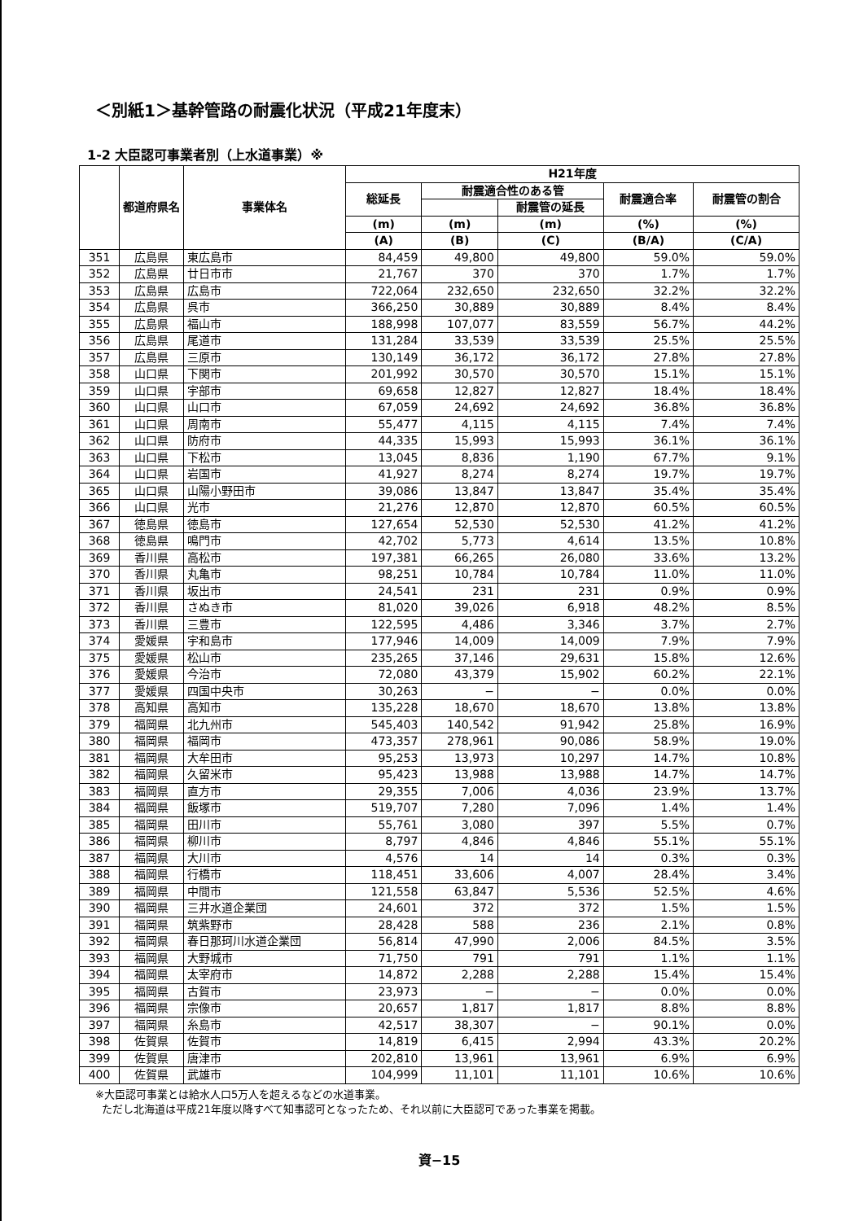＜別紙1＞基幹管路の耐震化状況（平成21年度末）
1-2 大臣認可事業者別（上水道事業）※
| | 都道府県名 | 事業体名 | H21年度 | | | | |
| --- | --- | --- | --- | --- | --- | --- | --- |
| | | | 総延長 | 耐震適合性のある管 | | 耐震適合率 | 耐震管の割合 |
| | | | | | 耐震管の延長 | | |
| | | | (m) | (m) | (m) | (%) | (%) |
| | | | (A) | (B) | (C) | (B/A) | (C/A) |
| 351 | 広島県 | 東広島市 | 84,459 | 49,800 | 49,800 | 59.0% | 59.0% |
| 352 | 広島県 | 廿日市市 | 21,767 | 370 | 370 | 1.7% | 1.7% |
| 353 | 広島県 | 広島市 | 722,064 | 232,650 | 232,650 | 32.2% | 32.2% |
| 354 | 広島県 | 呉市 | 366,250 | 30,889 | 30,889 | 8.4% | 8.4% |
| 355 | 広島県 | 福山市 | 188,998 | 107,077 | 83,559 | 56.7% | 44.2% |
| 356 | 広島県 | 尾道市 | 131,284 | 33,539 | 33,539 | 25.5% | 25.5% |
| 357 | 広島県 | 三原市 | 130,149 | 36,172 | 36,172 | 27.8% | 27.8% |
| 358 | 山口県 | 下関市 | 201,992 | 30,570 | 30,570 | 15.1% | 15.1% |
| 359 | 山口県 | 宇部市 | 69,658 | 12,827 | 12,827 | 18.4% | 18.4% |
| 360 | 山口県 | 山口市 | 67,059 | 24,692 | 24,692 | 36.8% | 36.8% |
| 361 | 山口県 | 周南市 | 55,477 | 4,115 | 4,115 | 7.4% | 7.4% |
| 362 | 山口県 | 防府市 | 44,335 | 15,993 | 15,993 | 36.1% | 36.1% |
| 363 | 山口県 | 下松市 | 13,045 | 8,836 | 1,190 | 67.7% | 9.1% |
| 364 | 山口県 | 岩国市 | 41,927 | 8,274 | 8,274 | 19.7% | 19.7% |
| 365 | 山口県 | 山陽小野田市 | 39,086 | 13,847 | 13,847 | 35.4% | 35.4% |
| 366 | 山口県 | 光市 | 21,276 | 12,870 | 12,870 | 60.5% | 60.5% |
| 367 | 徳島県 | 徳島市 | 127,654 | 52,530 | 52,530 | 41.2% | 41.2% |
| 368 | 徳島県 | 鳴門市 | 42,702 | 5,773 | 4,614 | 13.5% | 10.8% |
| 369 | 香川県 | 高松市 | 197,381 | 66,265 | 26,080 | 33.6% | 13.2% |
| 370 | 香川県 | 丸亀市 | 98,251 | 10,784 | 10,784 | 11.0% | 11.0% |
| 371 | 香川県 | 坂出市 | 24,541 | 231 | 231 | 0.9% | 0.9% |
| 372 | 香川県 | さぬき市 | 81,020 | 39,026 | 6,918 | 48.2% | 8.5% |
| 373 | 香川県 | 三豊市 | 122,595 | 4,486 | 3,346 | 3.7% | 2.7% |
| 374 | 愛媛県 | 宇和島市 | 177,946 | 14,009 | 14,009 | 7.9% | 7.9% |
| 375 | 愛媛県 | 松山市 | 235,265 | 37,146 | 29,631 | 15.8% | 12.6% |
| 376 | 愛媛県 | 今治市 | 72,080 | 43,379 | 15,902 | 60.2% | 22.1% |
| 377 | 愛媛県 | 四国中央市 | 30,263 | − | − | 0.0% | 0.0% |
| 378 | 高知県 | 高知市 | 135,228 | 18,670 | 18,670 | 13.8% | 13.8% |
| 379 | 福岡県 | 北九州市 | 545,403 | 140,542 | 91,942 | 25.8% | 16.9% |
| 380 | 福岡県 | 福岡市 | 473,357 | 278,961 | 90,086 | 58.9% | 19.0% |
| 381 | 福岡県 | 大牟田市 | 95,253 | 13,973 | 10,297 | 14.7% | 10.8% |
| 382 | 福岡県 | 久留米市 | 95,423 | 13,988 | 13,988 | 14.7% | 14.7% |
| 383 | 福岡県 | 直方市 | 29,355 | 7,006 | 4,036 | 23.9% | 13.7% |
| 384 | 福岡県 | 飯塚市 | 519,707 | 7,280 | 7,096 | 1.4% | 1.4% |
| 385 | 福岡県 | 田川市 | 55,761 | 3,080 | 397 | 5.5% | 0.7% |
| 386 | 福岡県 | 柳川市 | 8,797 | 4,846 | 4,846 | 55.1% | 55.1% |
| 387 | 福岡県 | 大川市 | 4,576 | 14 | 14 | 0.3% | 0.3% |
| 388 | 福岡県 | 行橋市 | 118,451 | 33,606 | 4,007 | 28.4% | 3.4% |
| 389 | 福岡県 | 中間市 | 121,558 | 63,847 | 5,536 | 52.5% | 4.6% |
| 390 | 福岡県 | 三井水道企業団 | 24,601 | 372 | 372 | 1.5% | 1.5% |
| 391 | 福岡県 | 筑紫野市 | 28,428 | 588 | 236 | 2.1% | 0.8% |
| 392 | 福岡県 | 春日那珂川水道企業団 | 56,814 | 47,990 | 2,006 | 84.5% | 3.5% |
| 393 | 福岡県 | 大野城市 | 71,750 | 791 | 791 | 1.1% | 1.1% |
| 394 | 福岡県 | 太宰府市 | 14,872 | 2,288 | 2,288 | 15.4% | 15.4% |
| 395 | 福岡県 | 古賀市 | 23,973 | − | − | 0.0% | 0.0% |
| 396 | 福岡県 | 宗像市 | 20,657 | 1,817 | 1,817 | 8.8% | 8.8% |
| 397 | 福岡県 | 糸島市 | 42,517 | 38,307 | − | 90.1% | 0.0% |
| 398 | 佐賀県 | 佐賀市 | 14,819 | 6,415 | 2,994 | 43.3% | 20.2% |
| 399 | 佐賀県 | 唐津市 | 202,810 | 13,961 | 13,961 | 6.9% | 6.9% |
| 400 | 佐賀県 | 武雄市 | 104,999 | 11,101 | 11,101 | 10.6% | 10.6% |
※大臣認可事業とは給水人口5万人を超えるなどの水道事業。
ただし北海道は平成21年度以降すべて知事認可となったため、それ以前に大臣認可であった事業を掲載。
資−15